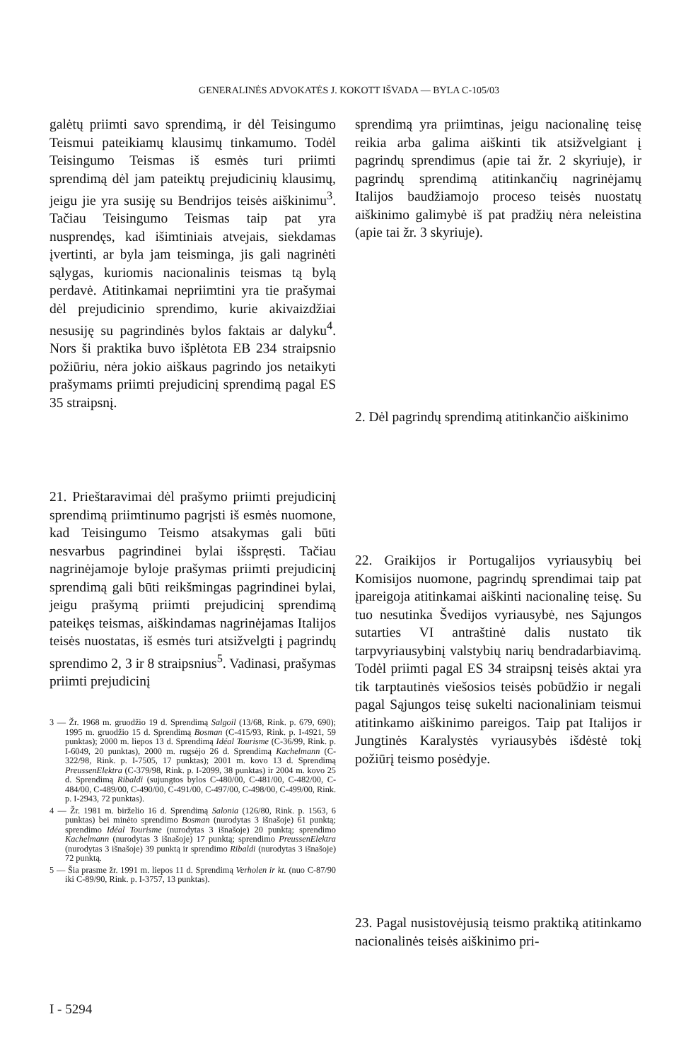GENERALINĖS ADVOKATĖS J. KOKOTT IŠVADA — BYLA C-105/03
galėtų priimti savo sprendimą, ir dėl Teisingumo Teismui pateikiamų klausimų tinkamumo. Todėl Teisingumo Teismas iš esmės turi priimti sprendimą dėl jam pateiktų prejudicinių klausimų, jeigu jie yra susiję su Bendrijos teisės aiškinimu<sup>3</sup>. Tačiau Teisingumo Teismas taip pat yra nusprendęs, kad išimtiniais atvejais, siekdamas įvertinti, ar byla jam teisminga, jis gali nagrinėti sąlygas, kuriomis nacionalinis teismas tą bylą perdavė. Atitinkamai nepriimtini yra tie prašymai dėl prejudicinio sprendimo, kurie akivaizdžiai nesusiję su pagrindinės bylos faktais ar dalyku<sup>4</sup>. Nors ši praktika buvo išplėtota EB 234 straipsnio požiūriu, nėra jokio aiškaus pagrindo jos netaikyti prašymams priimti prejudicinį sprendimą pagal ES 35 straipsnį.
21. Prieštaravimai dėl prašymo priimti prejudicinį sprendimą priimtinumo pagrįsti iš esmės nuomone, kad Teisingumo Teismo atsakymas gali būti nesvarbus pagrindinei bylai išspręsti. Tačiau nagrinėjamoje byloje prašymas priimti prejudicinį sprendimą gali būti reikšmingas pagrindinei bylai, jeigu prašymą priimti prejudicinį sprendimą pateikęs teismas, aiškindamas nagrinėjamas Italijos teisės nuostatas, iš esmės turi atsižvelgti į pagrindų sprendimo 2, 3 ir 8 straipsnius<sup>5</sup>. Vadinasi, prašymas priimti prejudicinį
3 — Žr. 1968 m. gruodžio 19 d. Sprendimą Salgoil (13/68, Rink. p. 679, 690); 1995 m. gruodžio 15 d. Sprendimą Bosman (C-415/93, Rink. p. I-4921, 59 punktas); 2000 m. liepos 13 d. Sprendimą Idéal Tourisme (C-36/99, Rink. p. I-6049, 20 punktas), 2000 m. rugsėjo 26 d. Sprendimą Kachelmann (C-322/98, Rink. p. I-7505, 17 punktas); 2001 m. kovo 13 d. Sprendimą PreussenElektra (C-379/98, Rink. p. I-2099, 38 punktas) ir 2004 m. kovo 25 d. Sprendimą Ribaldi (sujungtos bylos C-480/00, C-481/00, C-482/00, C-484/00, C-489/00, C-490/00, C-491/00, C-497/00, C-498/00, C-499/00, Rink. p. I-2943, 72 punktas).
4 — Žr. 1981 m. birželio 16 d. Sprendimą Salonia (126/80, Rink. p. 1563, 6 punktas) bei minėto sprendimo Bosman (nurodytas 3 išnašoje) 61 punktą; sprendimo Idéal Tourisme (nurodytas 3 išnašoje) 20 punktą; sprendimo Kachelmann (nurodytas 3 išnašoje) 17 punktą; sprendimo PreussenElektra (nurodytas 3 išnašoje) 39 punktą ir sprendimo Ribaldi (nurodytas 3 išnašoje) 72 punktą.
5 — Šia prasme žr. 1991 m. liepos 11 d. Sprendimą Verholen ir kt. (nuo C-87/90 iki C-89/90, Rink. p. I-3757, 13 punktas).
sprendimą yra priimtinas, jeigu nacionalinę teisę reikia arba galima aiškinti tik atsižvelgiant į pagrindų sprendimus (apie tai žr. 2 skyriuje), ir pagrindų sprendimą atitinkančių nagrinėjamų Italijos baudžiamojo proceso teisės nuostatų aiškinimo galimybė iš pat pradžių nėra neleistina (apie tai žr. 3 skyriuje).
2. Dėl pagrindų sprendimą atitinkančio aiškinimo
22. Graikijos ir Portugalijos vyriausybių bei Komisijos nuomone, pagrindų sprendimai taip pat įpareigoja atitinkamai aiškinti nacionalinę teisę. Su tuo nesutinka Švedijos vyriausybė, nes Sąjungos sutarties VI antraštinė dalis nustato tik tarpvyriausybinį valstybių narių bendradarbiavimą. Todėl priimti pagal ES 34 straipsnį teisės aktai yra tik tarptautinės viešosios teisės pobūdžio ir negali pagal Sąjungos teisę sukelti nacionaliniam teismui atitinkamo aiškinimo pareigos. Taip pat Italijos ir Jungtinės Karalystės vyriausybės išdėstė tokį požiūrį teismo posėdyje.
23. Pagal nusistovėjusią teismo praktiką atitinkamo nacionalinės teisės aiškinimo pri-
I - 5294